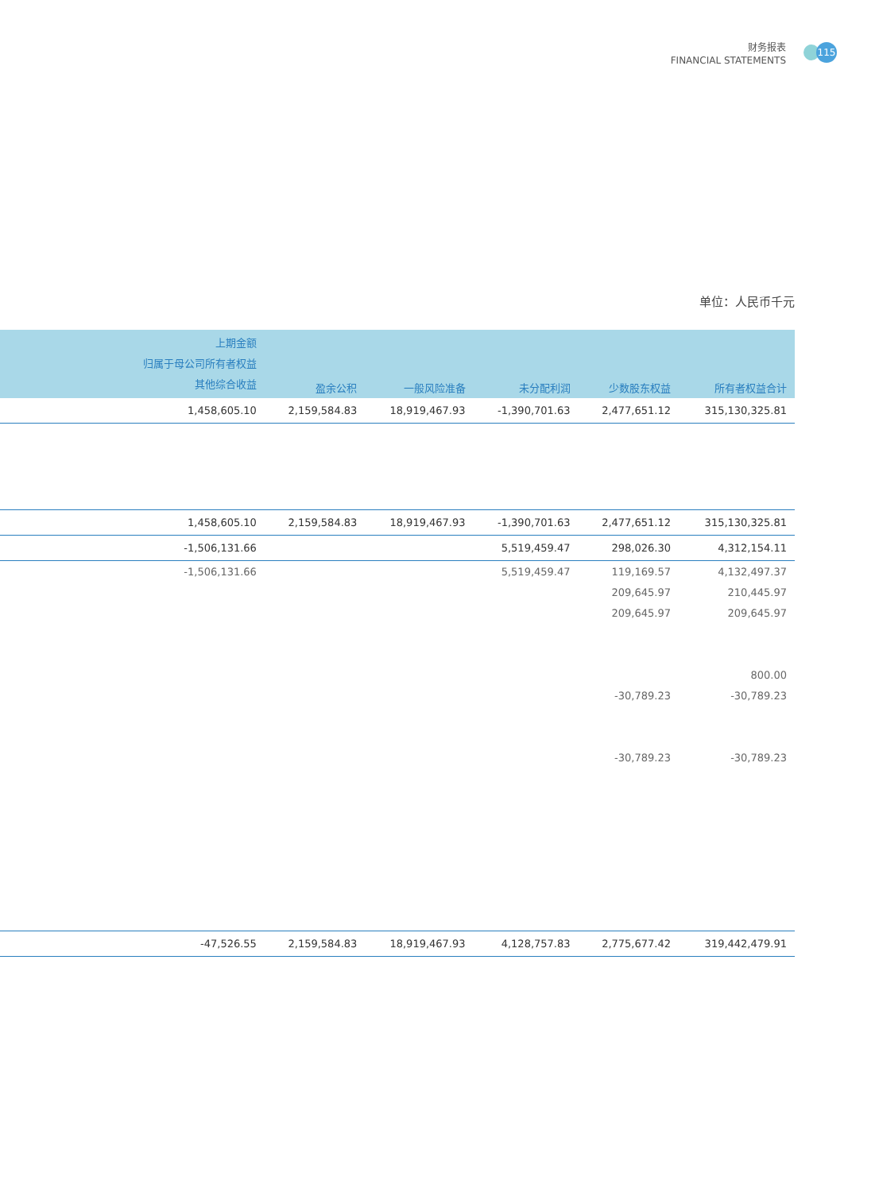财务报表
FINANCIAL STATEMENTS
115
单位：人民币千元
| | 上期金额 归属于母公司所有者权益 其他综合收益 | 盈余公积 | 一般风险准备 | 未分配利润 | 少数股东权益 | 所有者权益合计 |
| --- | --- | --- | --- | --- | --- | --- |
| | 1,458,605.10 | 2,159,584.83 | 18,919,467.93 | -1,390,701.63 | 2,477,651.12 | 315,130,325.81 |
| | 1,458,605.10 | 2,159,584.83 | 18,919,467.93 | -1,390,701.63 | 2,477,651.12 | 315,130,325.81 |
| | -1,506,131.66 | | | 5,519,459.47 | 298,026.30 | 4,312,154.11 |
| | -1,506,131.66 | | | 5,519,459.47 | 119,169.57 | 4,132,497.37 |
| | | | | | 209,645.97 | 210,445.97 |
| | | | | | 209,645.97 | 209,645.97 |
| | | | | | | 800.00 |
| | | | | | -30,789.23 | -30,789.23 |
| | | | | | -30,789.23 | -30,789.23 |
| | -47,526.55 | 2,159,584.83 | 18,919,467.93 | 4,128,757.83 | 2,775,677.42 | 319,442,479.91 |